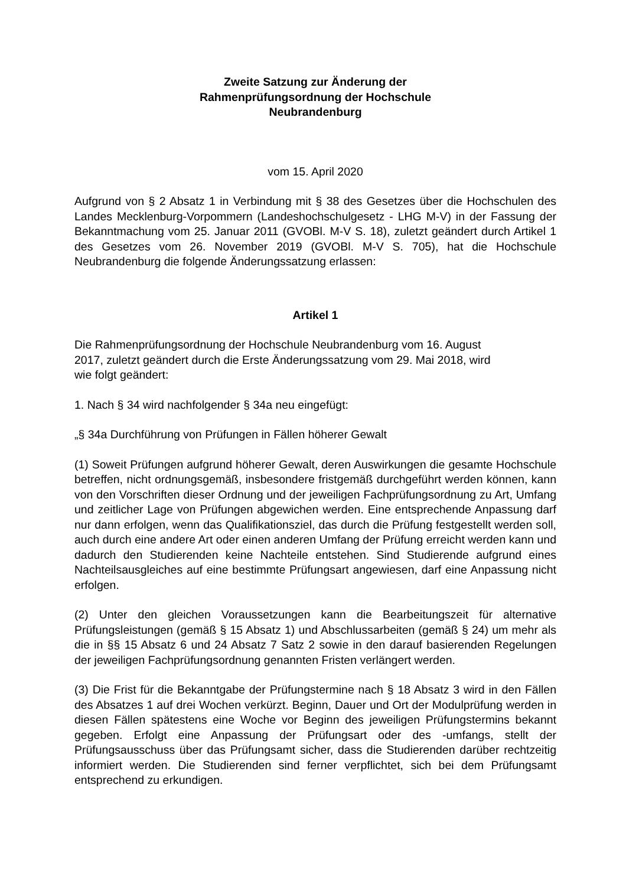Zweite Satzung zur Änderung der
Rahmenprüfungsordnung der Hochschule
Neubrandenburg
vom 15. April 2020
Aufgrund von § 2 Absatz 1 in Verbindung mit § 38 des Gesetzes über die Hochschulen des Landes Mecklenburg-Vorpommern (Landeshochschulgesetz - LHG M-V) in der Fassung der Bekanntmachung vom 25. Januar 2011 (GVOBl. M-V S. 18), zuletzt geändert durch Artikel 1 des Gesetzes vom 26. November 2019 (GVOBl. M-V S. 705), hat die Hochschule Neubrandenburg die folgende Änderungssatzung erlassen:
Artikel 1
Die Rahmenprüfungsordnung der Hochschule Neubrandenburg vom 16. August
2017, zuletzt geändert durch die Erste Änderungssatzung vom 29. Mai 2018, wird
wie folgt geändert:
1. Nach § 34 wird nachfolgender § 34a neu eingefügt:
„§ 34a Durchführung von Prüfungen in Fällen höherer Gewalt
(1) Soweit Prüfungen aufgrund höherer Gewalt, deren Auswirkungen die gesamte Hochschule betreffen, nicht ordnungsgemäß, insbesondere fristgemäß durchgeführt werden können, kann von den Vorschriften dieser Ordnung und der jeweiligen Fachprüfungsordnung zu Art, Umfang und zeitlicher Lage von Prüfungen abgewichen werden. Eine entsprechende Anpassung darf nur dann erfolgen, wenn das Qualifikationsziel, das durch die Prüfung festgestellt werden soll, auch durch eine andere Art oder einen anderen Umfang der Prüfung erreicht werden kann und dadurch den Studierenden keine Nachteile entstehen. Sind Studierende aufgrund eines Nachteilsausgleiches auf eine bestimmte Prüfungsart angewiesen, darf eine Anpassung nicht erfolgen.
(2) Unter den gleichen Voraussetzungen kann die Bearbeitungszeit für alternative Prüfungsleistungen (gemäß § 15 Absatz 1) und Abschlussarbeiten (gemäß § 24) um mehr als die in §§ 15 Absatz 6 und 24 Absatz 7 Satz 2 sowie in den darauf basierenden Regelungen der jeweiligen Fachprüfungsordnung genannten Fristen verlängert werden.
(3) Die Frist für die Bekanntgabe der Prüfungstermine nach § 18 Absatz 3 wird in den Fällen des Absatzes 1 auf drei Wochen verkürzt. Beginn, Dauer und Ort der Modulprüfung werden in diesen Fällen spätestens eine Woche vor Beginn des jeweiligen Prüfungstermins bekannt gegeben. Erfolgt eine Anpassung der Prüfungsart oder des -umfangs, stellt der Prüfungsausschuss über das Prüfungsamt sicher, dass die Studierenden darüber rechtzeitig informiert werden. Die Studierenden sind ferner verpflichtet, sich bei dem Prüfungsamt entsprechend zu erkundigen.